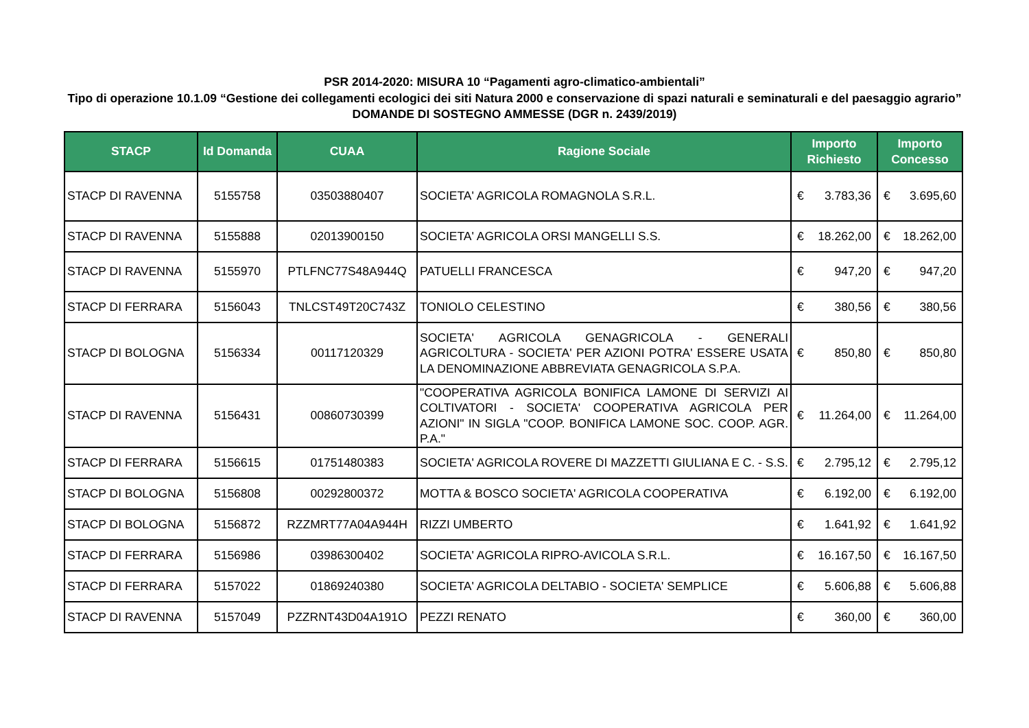PSR 2014-2020: MISURA 10 “Pagamenti agro-climatico-ambientali”
Tipo di operazione 10.1.09 “Gestione dei collegamenti ecologici dei siti Natura 2000 e conservazione di spazi naturali e seminaturali e del paesaggio agrario”
DOMANDE DI SOSTEGNO AMMESSE (DGR n. 2439/2019)
| STACP | Id Domanda | CUAA | Ragione Sociale | Importo Richiesto | Importo Concesso |
| --- | --- | --- | --- | --- | --- |
| STACP DI RAVENNA | 5155758 | 03503880407 | SOCIETA' AGRICOLA ROMAGNOLA S.R.L. | € 3.783,36 | € 3.695,60 |
| STACP DI RAVENNA | 5155888 | 02013900150 | SOCIETA' AGRICOLA ORSI MANGELLI S.S. | € 18.262,00 | € 18.262,00 |
| STACP DI RAVENNA | 5155970 | PTLFNC77S48A944Q | PATUELLI FRANCESCA | € 947,20 | € 947,20 |
| STACP DI FERRARA | 5156043 | TNLCST49T20C743Z | TONIOLO CELESTINO | € 380,56 | € 380,56 |
| STACP DI BOLOGNA | 5156334 | 00117120329 | SOCIETA' AGRICOLA GENAGRICOLA - GENERALI AGRICOLTURA - SOCIETA' PER AZIONI POTRA' ESSERE USATA LA DENOMINAZIONE ABBREVIATA GENAGRICOLA S.P.A. | € 850,80 | € 850,80 |
| STACP DI RAVENNA | 5156431 | 00860730399 | "COOPERATIVA AGRICOLA BONIFICA LAMONE DI SERVIZI AI COLTIVATORI - SOCIETA' COOPERATIVA AGRICOLA PER AZIONI" IN SIGLA "COOP. BONIFICA LAMONE SOC. COOP. AGR. P.A." | € 11.264,00 | € 11.264,00 |
| STACP DI FERRARA | 5156615 | 01751480383 | SOCIETA' AGRICOLA ROVERE DI MAZZETTI GIULIANA E C. - S.S. | € 2.795,12 | € 2.795,12 |
| STACP DI BOLOGNA | 5156808 | 00292800372 | MOTTA & BOSCO SOCIETA' AGRICOLA COOPERATIVA | € 6.192,00 | € 6.192,00 |
| STACP DI BOLOGNA | 5156872 | RZZMRT77A04A944H | RIZZI UMBERTO | € 1.641,92 | € 1.641,92 |
| STACP DI FERRARA | 5156986 | 03986300402 | SOCIETA' AGRICOLA RIPRO-AVICOLA S.R.L. | € 16.167,50 | € 16.167,50 |
| STACP DI FERRARA | 5157022 | 01869240380 | SOCIETA' AGRICOLA DELTABIO - SOCIETA' SEMPLICE | € 5.606,88 | € 5.606,88 |
| STACP DI RAVENNA | 5157049 | PZZRNT43D04A191O | PEZZI RENATO | € 360,00 | € 360,00 |